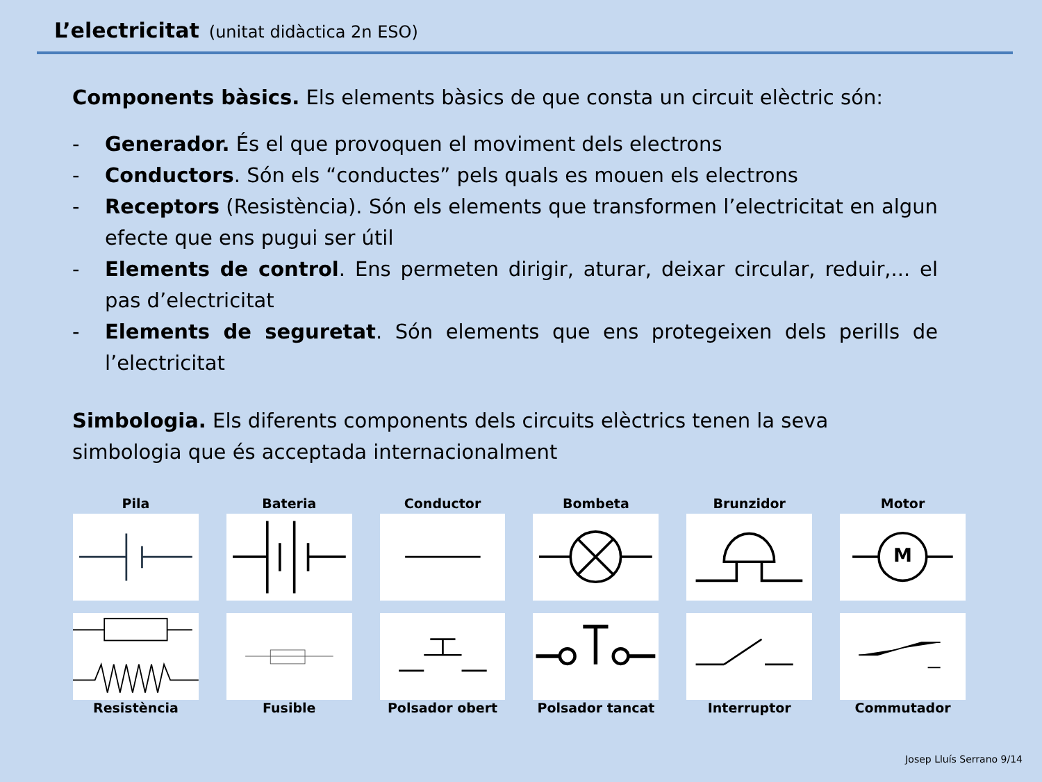L’electricitat (unitat didàctica 2n ESO)
Components bàsics. Els elements bàsics de que consta un circuit elèctric són:
- Generador. És el que provoquen el moviment dels electrons
- Conductors. Són els “conductes” pels quals es mouen els electrons
- Receptors (Resistència). Són els elements que transformen l’electricitat en algun efecte que ens pugui ser útil
- Elements de control. Ens permeten dirigir, aturar, deixar circular, reduir,... el pas d’electricitat
- Elements de seguretat. Són elements que ens protegeixen dels perills de l’electricitat
Simbologia. Els diferents components dels circuits elèctrics tenen la seva simbologia que és acceptada internacionalment
Pila
Bateria
Conductor
Bombeta
Brunzidor
Motor
M
Resistència
Fusible
Polsador obert
Polsador tancat
Interruptor
Commutador
Josep Lluís Serrano 9/14